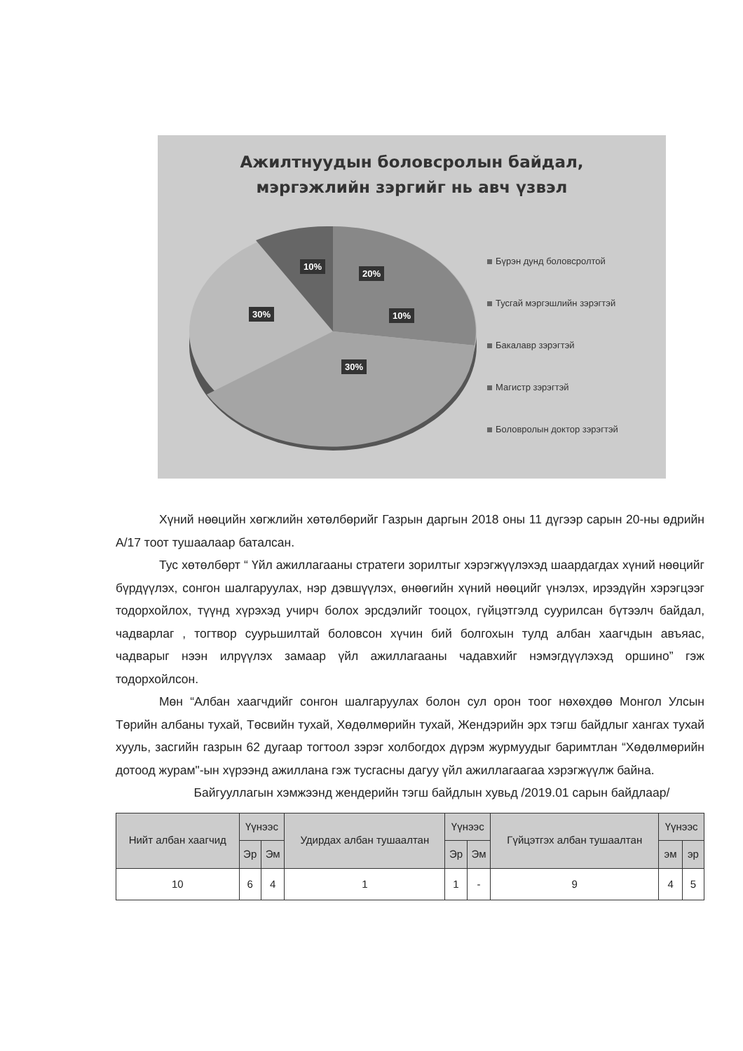Ажилтнуудын боловсролын байдал,
мэргэжлийн зэргийг нь авч үзвэл
10%
20%
10%
30%
30%
Бүрэн дунд боловсролтой
Тусгай мэргэшлийн зэрэгтэй
Бакалавр зэрэгтэй
Магистр зэрэгтэй
Боловролын доктор зэрэгтэй
Хүний нөөцийн хөгжлийн хөтөлбөрийг Газрын даргын 2018 оны 11 дүгээр сарын 20-ны өдрийн А/17 тоот тушаалаар баталсан.
Тус хөтөлбөрт “ Үйл ажиллагааны стратеги зорилтыг хэрэгжүүлэхэд шаардагдах хүний нөөцийг бүрдүүлэх, сонгон шалгаруулах, нэр дэвшүүлэх, өнөөгийн хүний нөөцийг үнэлэх, ирээдүйн хэрэгцээг тодорхойлох, түүнд хүрэхэд учирч болох эрсдэлийг тооцох, гүйцэтгэлд суурилсан бүтээлч байдал, чадварлаг , тогтвор суурьшилтай боловсон хүчин бий болгохын тулд албан хаагчдын авъяас, чадварыг нээн илрүүлэх замаар үйл ажиллагааны чадавхийг нэмэгдүүлэхэд оршино” гэж тодорхойлсон.
Мөн “Албан хаагчдийг сонгон шалгаруулах болон сул орон тоог нөхөхдөө Монгол Улсын Төрийн албаны тухай, Төсвийн тухай, Хөдөлмөрийн тухай, Жендэрийн эрх тэгш байдлыг хангах тухай хууль, засгийн газрын 62 дугаар тогтоол зэрэг холбогдох дүрэм журмуудыг баримтлан “Хөдөлмөрийн дотоод журам"-ын хүрээнд ажиллана гэж тусгасны дагуу үйл ажиллагаагаа хэрэгжүүлж байна.
Байгууллагын хэмжээнд жендерийн тэгш байдлын хувьд /2019.01 сарын байдлаар/
| Нийт албан хаагчид | Үүнээс | | Удирдах албан тушаалтан | Үүнээс | | Гүйцэтгэх албан тушаалтан | Үүнээс | |
| --- | --- | --- | --- | --- | --- | --- | --- | --- |
| | Эр | Эм | | Эр | Эм | | эм | эр |
| 10 | 6 | 4 | 1 | 1 | - | 9 | 4 | 5 |